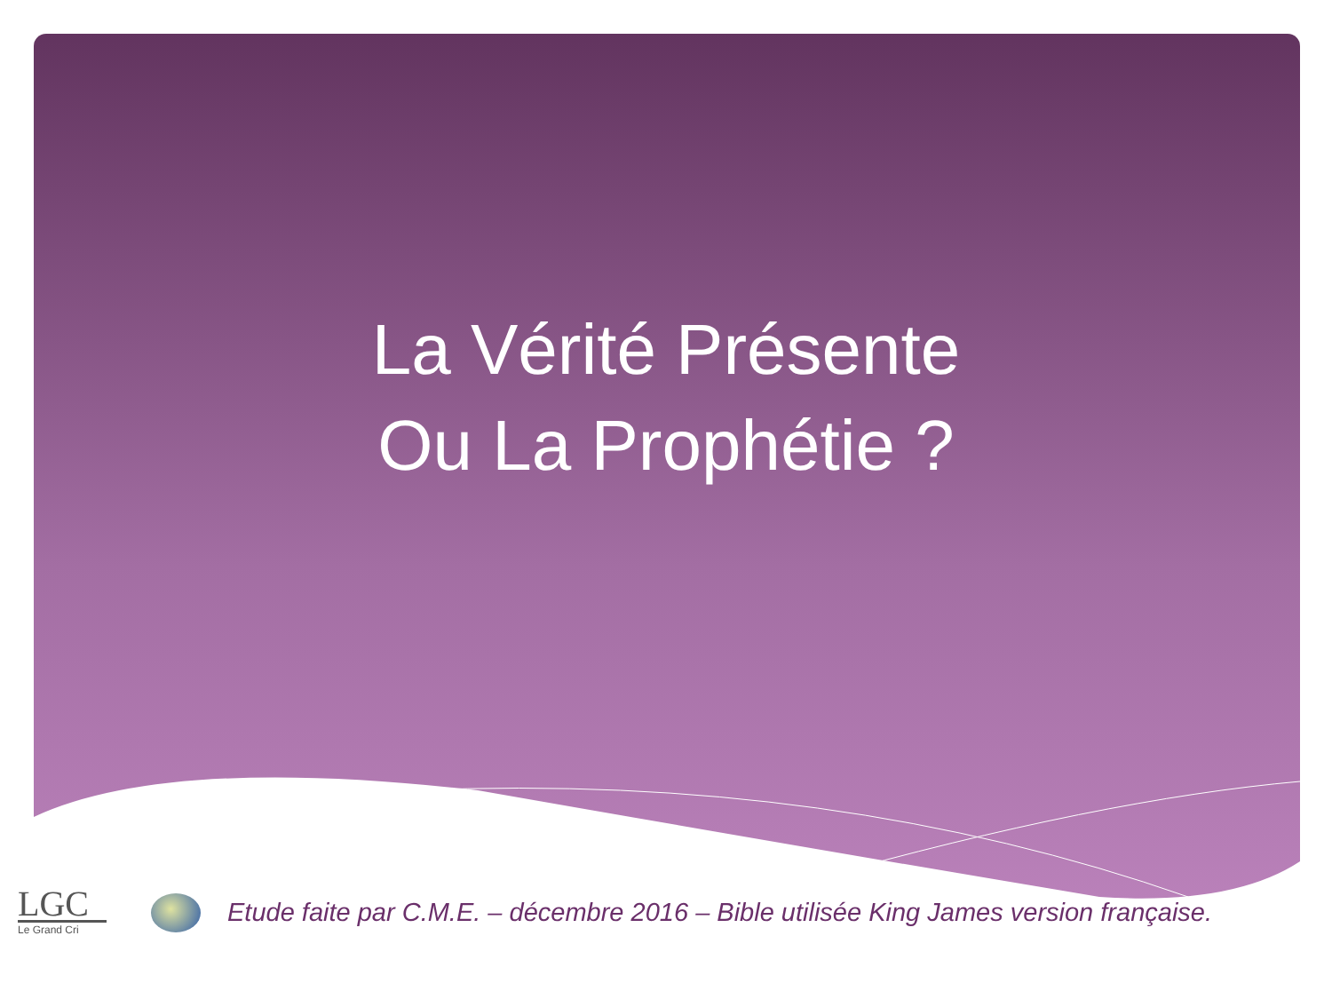La Vérité Présente
Ou La Prophétie ?
LGC
Le Grand Cri
Etude faite par C.M.E. – décembre 2016 – Bible utilisée King James version française.